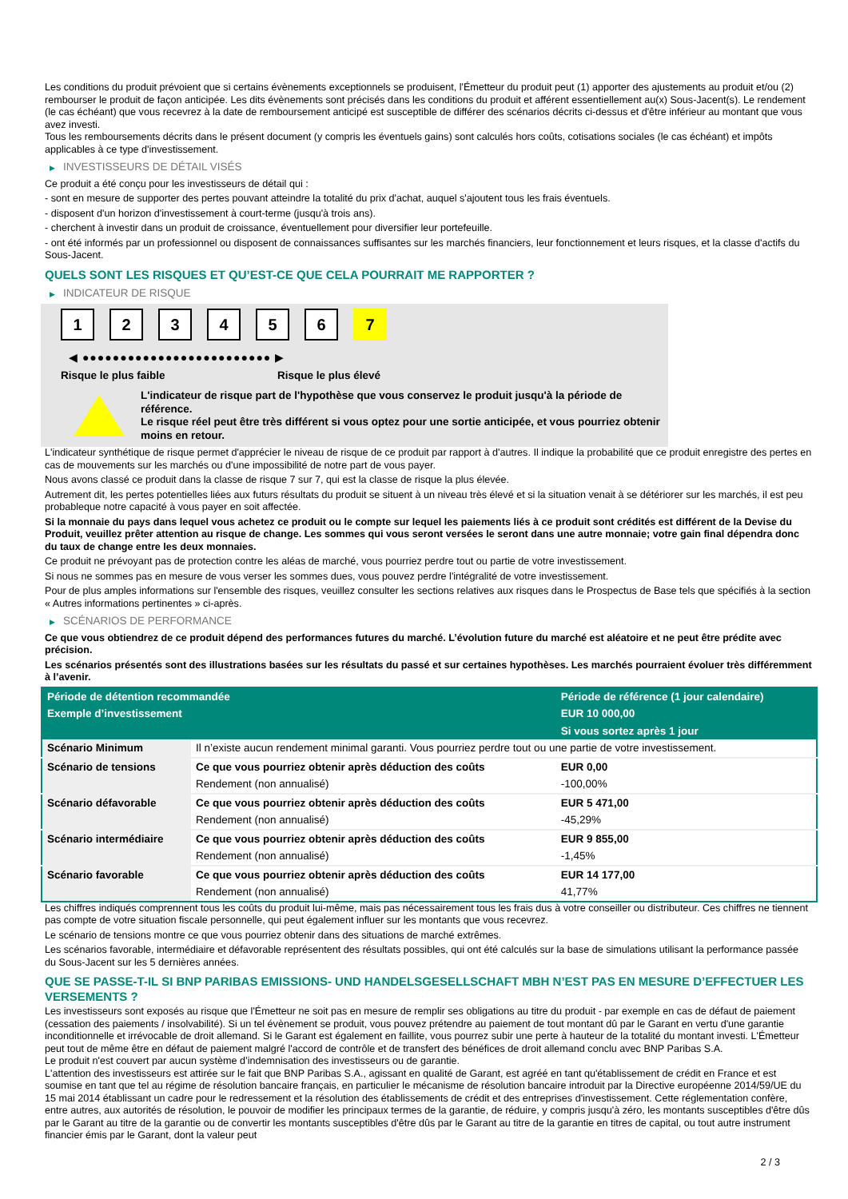Les conditions du produit prévoient que si certains évènements exceptionnels se produisent, l'Émetteur du produit peut (1) apporter des ajustements au produit et/ou (2) rembourser le produit de façon anticipée. Les dits évènements sont précisés dans les conditions du produit et afférent essentiellement au(x) Sous-Jacent(s). Le rendement (le cas échéant) que vous recevrez à la date de remboursement anticipé est susceptible de différer des scénarios décrits ci-dessus et d'être inférieur au montant que vous avez investi.
Tous les remboursements décrits dans le présent document (y compris les éventuels gains) sont calculés hors coûts, cotisations sociales (le cas échéant) et impôts applicables à ce type d'investissement.
▶ INVESTISSEURS DE DÉTAIL VISÉS
Ce produit a été conçu pour les investisseurs de détail qui :
- sont en mesure de supporter des pertes pouvant atteindre la totalité du prix d'achat, auquel s'ajoutent tous les frais éventuels.
- disposent d'un horizon d'investissement à court-terme (jusqu'à trois ans).
- cherchent à investir dans un produit de croissance, éventuellement pour diversifier leur portefeuille.
- ont été informés par un professionnel ou disposent de connaissances suffisantes sur les marchés financiers, leur fonctionnement et leurs risques, et la classe d'actifs du Sous-Jacent.
QUELS SONT LES RISQUES ET QU’EST-CE QUE CELA POURRAIT ME RAPPORTER ?
▶ INDICATEUR DE RISQUE
123456 7
◀ ●●●●●●●●●●●●●●●●●●●●●●●●● ▶
Risque le plus faible Risque le plus élevé
L'indicateur de risque part de l'hypothèse que vous conservez le produit jusqu'à la période de référence.
Le risque réel peut être très différent si vous optez pour une sortie anticipée, et vous pourriez obtenir moins en retour.
L'indicateur synthétique de risque permet d'apprécier le niveau de risque de ce produit par rapport à d'autres. Il indique la probabilité que ce produit enregistre des pertes en cas de mouvements sur les marchés ou d'une impossibilité de notre part de vous payer.
Nous avons classé ce produit dans la classe de risque 7 sur 7, qui est la classe de risque la plus élevée.
Autrement dit, les pertes potentielles liées aux futurs résultats du produit se situent à un niveau très élevé et si la situation venait à se détériorer sur les marchés, il est peu probableque notre capacité à vous payer en soit affectée.
Si la monnaie du pays dans lequel vous achetez ce produit ou le compte sur lequel les paiements liés à ce produit sont crédités est différent de la Devise du Produit, veuillez prêter attention au risque de change. Les sommes qui vous seront versées le seront dans une autre monnaie; votre gain final dépendra donc du taux de change entre les deux monnaies.
Ce produit ne prévoyant pas de protection contre les aléas de marché, vous pourriez perdre tout ou partie de votre investissement.
Si nous ne sommes pas en mesure de vous verser les sommes dues, vous pouvez perdre l'intégralité de votre investissement.
Pour de plus amples informations sur l'ensemble des risques, veuillez consulter les sections relatives aux risques dans le Prospectus de Base tels que spécifiés à la section « Autres informations pertinentes » ci-après.
▶ SCÉNARIOS DE PERFORMANCE
Ce que vous obtiendrez de ce produit dépend des performances futures du marché. L’évolution future du marché est aléatoire et ne peut être prédite avec précision.
Les scénarios présentés sont des illustrations basées sur les résultats du passé et sur certaines hypothèses. Les marchés pourraient évoluer très différemment à l’avenir.
| Période de détention recommandée | | Période de référence (1 jour calendaire) |
| --- | --- | --- |
| Exemple d’investissement | | EUR 10 000,00 |
| | | Si vous sortez après 1 jour |
| Scénario Minimum | Il n’existe aucun rendement minimal garanti. Vous pourriez perdre tout ou une partie de votre investissement. | |
| Scénario de tensions | Ce que vous pourriez obtenir après déduction des coûts | EUR 0,00 |
| | Rendement (non annualisé) | -100,00% |
| Scénario défavorable | Ce que vous pourriez obtenir après déduction des coûts | EUR 5 471,00 |
| | Rendement (non annualisé) | -45,29% |
| Scénario intermédiaire | Ce que vous pourriez obtenir après déduction des coûts | EUR 9 855,00 |
| | Rendement (non annualisé) | -1,45% |
| Scénario favorable | Ce que vous pourriez obtenir après déduction des coûts | EUR 14 177,00 |
| | Rendement (non annualisé) | 41,77% |
Les chiffres indiqués comprennent tous les coûts du produit lui-même, mais pas nécessairement tous les frais dus à votre conseiller ou distributeur. Ces chiffres ne tiennent pas compte de votre situation fiscale personnelle, qui peut également influer sur les montants que vous recevrez.
Le scénario de tensions montre ce que vous pourriez obtenir dans des situations de marché extrêmes.
Les scénarios favorable, intermédiaire et défavorable représentent des résultats possibles, qui ont été calculés sur la base de simulations utilisant la performance passée du Sous-Jacent sur les 5 dernières années.
QUE SE PASSE-T-IL SI BNP PARIBAS EMISSIONS- UND HANDELSGESELLSCHAFT MBH N’EST PAS EN MESURE D’EFFECTUER LES VERSEMENTS ?
Les investisseurs sont exposés au risque que l'Émetteur ne soit pas en mesure de remplir ses obligations au titre du produit - par exemple en cas de défaut de paiement (cessation des paiements / insolvabilité). Si un tel évènement se produit, vous pouvez prétendre au paiement de tout montant dû par le Garant en vertu d'une garantie inconditionnelle et irrévocable de droit allemand. Si le Garant est également en faillite, vous pourrez subir une perte à hauteur de la totalité du montant investi. L'Émetteur peut tout de même être en défaut de paiement malgré l'accord de contrôle et de transfert des bénéfices de droit allemand conclu avec BNP Paribas S.A.
Le produit n'est couvert par aucun système d’indemnisation des investisseurs ou de garantie.
L'attention des investisseurs est attirée sur le fait que BNP Paribas S.A., agissant en qualité de Garant, est agréé en tant qu'établissement de crédit en France et est soumise en tant que tel au régime de résolution bancaire français, en particulier le mécanisme de résolution bancaire introduit par la Directive européenne 2014/59/UE du 15 mai 2014 établissant un cadre pour le redressement et la résolution des établissements de crédit et des entreprises d'investissement. Cette réglementation confère, entre autres, aux autorités de résolution, le pouvoir de modifier les principaux termes de la garantie, de réduire, y compris jusqu'à zéro, les montants susceptibles d'être dûs par le Garant au titre de la garantie ou de convertir les montants susceptibles d'être dûs par le Garant au titre de la garantie en titres de capital, ou tout autre instrument financier émis par le Garant, dont la valeur peut
2 / 3